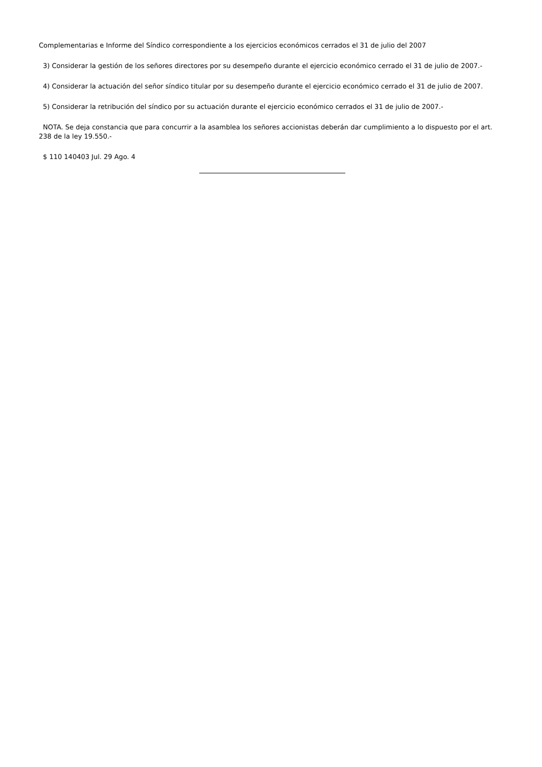Complementarias e Informe del Síndico correspondiente a los ejercicios económicos cerrados el 31 de julio del 2007
3) Considerar la gestión de los señores directores por su desempeño durante el ejercicio económico cerrado el 31 de julio de 2007.-
4) Considerar la actuación del señor síndico titular por su desempeño durante el ejercicio económico cerrado el 31 de julio de 2007.
5) Considerar la retribución del síndico por su actuación durante el ejercicio económico cerrados el 31 de julio de 2007.-
NOTA. Se deja constancia que para concurrir a la asamblea los señores accionistas deberán dar cumplimiento a lo dispuesto por el art. 238 de la ley 19.550.-
$ 110 140403 Jul. 29 Ago. 4